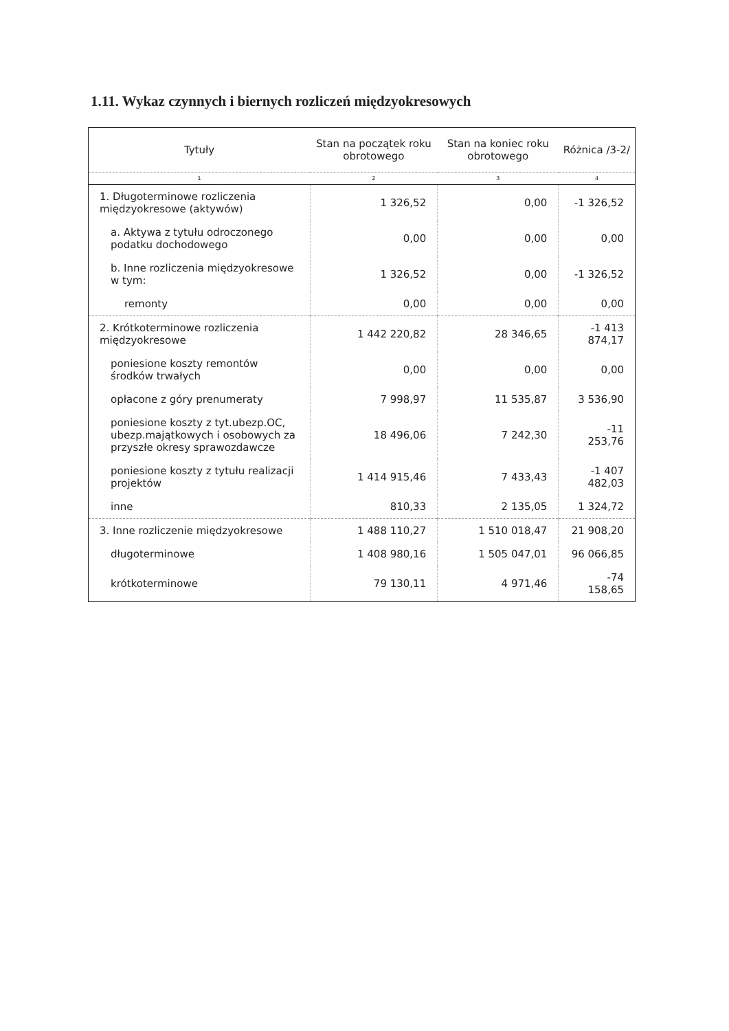1.11. Wykaz czynnych i biernych rozliczeń międzyokresowych
| Tytuły | Stan na początek roku obrotowego | Stan na koniec roku obrotowego | Różnica /3-2/ |
| --- | --- | --- | --- |
| 1 | 2 | 3 | 4 |
| 1. Długoterminowe rozliczenia międzyokresowe (aktywów) | 1 326,52 | 0,00 | -1 326,52 |
| a. Aktywa z tytułu odroczonego podatku dochodowego | 0,00 | 0,00 | 0,00 |
| b. Inne rozliczenia międzyokresowe w tym: | 1 326,52 | 0,00 | -1 326,52 |
| remonty | 0,00 | 0,00 | 0,00 |
| 2. Krótkoterminowe rozliczenia międzyokresowe | 1 442 220,82 | 28 346,65 | -1 413 874,17 |
| poniesione koszty remontów środków trwałych | 0,00 | 0,00 | 0,00 |
| opłacone z góry prenumeraty | 7 998,97 | 11 535,87 | 3 536,90 |
| poniesione koszty z tyt.ubezp.OC, ubezp.majątkowych i osobowych za przyszłe okresy sprawozdawcze | 18 496,06 | 7 242,30 | -11 253,76 |
| poniesione koszty z tytułu realizacji projektów | 1 414 915,46 | 7 433,43 | -1 407 482,03 |
| inne | 810,33 | 2 135,05 | 1 324,72 |
| 3. Inne rozliczenie międzyokresowe | 1 488 110,27 | 1 510 018,47 | 21 908,20 |
| długoterminowe | 1 408 980,16 | 1 505 047,01 | 96 066,85 |
| krótkoterminowe | 79 130,11 | 4 971,46 | -74 158,65 |